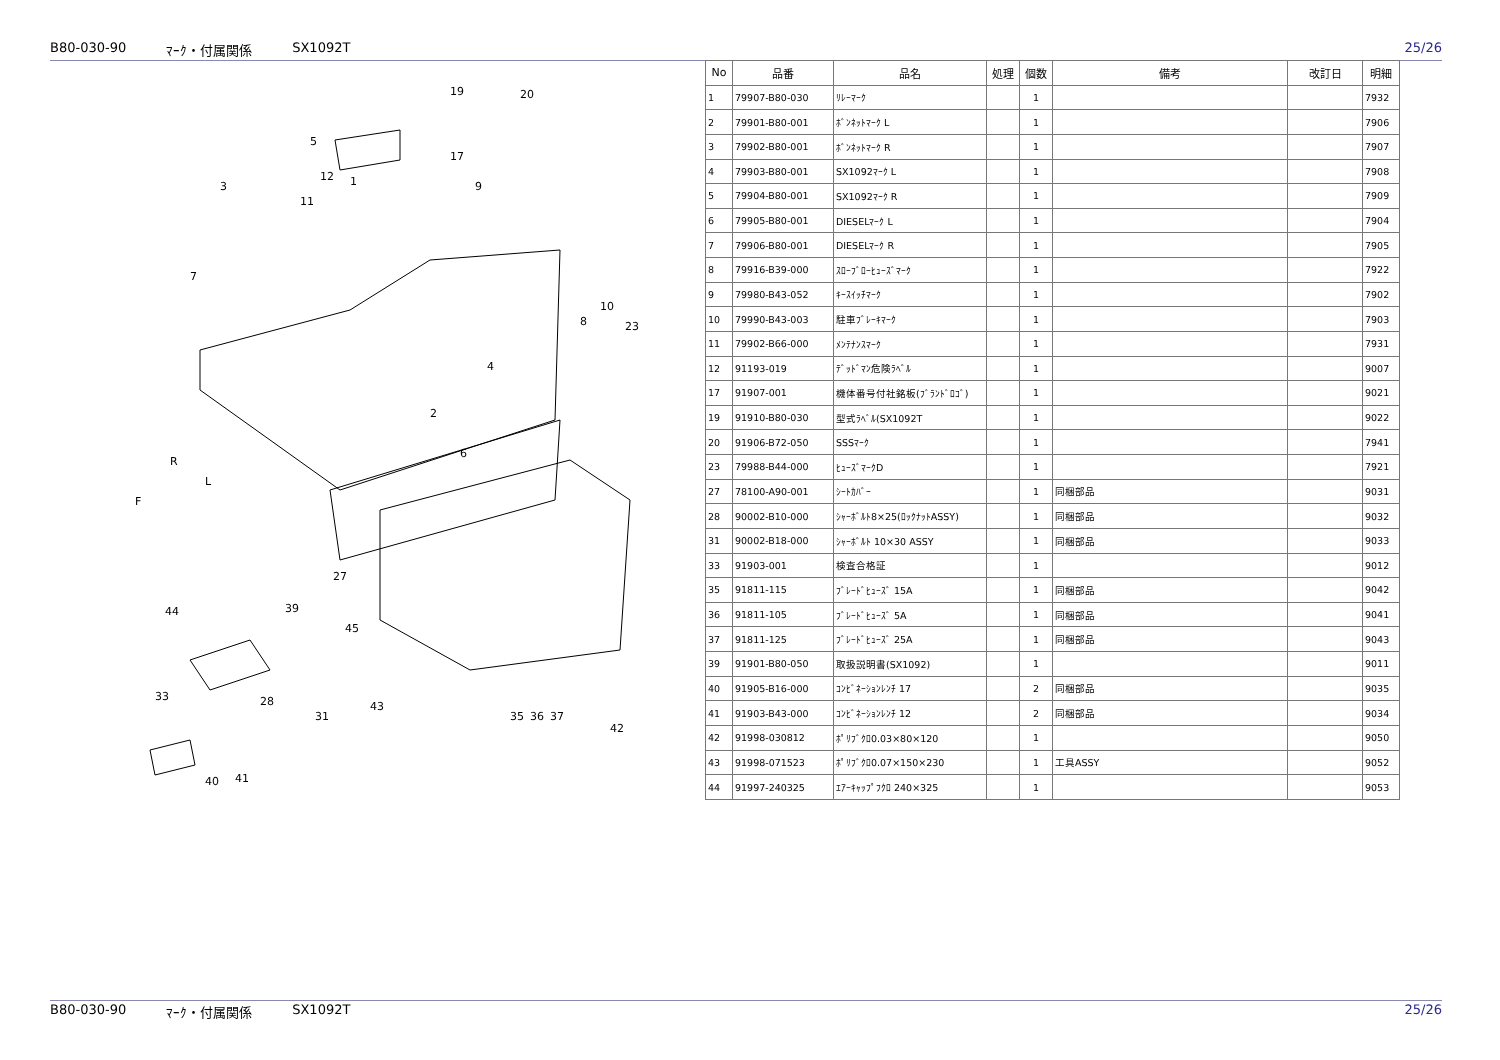B80-030-90 ﾏｰｸ・付属関係 SX1092T 25/26
19
20
5
17
3
12
1
9
11
7
10
8
23
4
2
6
27
44
39
45
33
28
31
43
35
36
37
42
40
41
R
L
F
| No | 品番 | 品名 | 処理 | 個数 | 備考 | 改訂日 | 明細 |
| --- | --- | --- | --- | --- | --- | --- | --- |
| 1 | 79907-B80-030 | ﾘﾚｰﾏｰｸ | | 1 | | | 7932 |
| 2 | 79901-B80-001 | ﾎﾞﾝﾈｯﾄﾏｰｸ L | | 1 | | | 7906 |
| 3 | 79902-B80-001 | ﾎﾞﾝﾈｯﾄﾏｰｸ R | | 1 | | | 7907 |
| 4 | 79903-B80-001 | SX1092ﾏｰｸ L | | 1 | | | 7908 |
| 5 | 79904-B80-001 | SX1092ﾏｰｸ R | | 1 | | | 7909 |
| 6 | 79905-B80-001 | DIESELﾏｰｸ L | | 1 | | | 7904 |
| 7 | 79906-B80-001 | DIESELﾏｰｸ R | | 1 | | | 7905 |
| 8 | 79916-B39-000 | ｽﾛｰﾌﾞﾛｰﾋｭｰｽﾞﾏｰｸ | | 1 | | | 7922 |
| 9 | 79980-B43-052 | ｷｰｽｲｯﾁﾏｰｸ | | 1 | | | 7902 |
| 10 | 79990-B43-003 | 駐車ﾌﾞﾚｰｷﾏｰｸ | | 1 | | | 7903 |
| 11 | 79902-B66-000 | ﾒﾝﾃﾅﾝｽﾏｰｸ | | 1 | | | 7931 |
| 12 | 91193-019 | ﾃﾞｯﾄﾞﾏﾝ危険ﾗﾍﾞﾙ | | 1 | | | 9007 |
| 17 | 91907-001 | 機体番号付社銘板(ﾌﾞﾗﾝﾄﾞﾛｺﾞ) | | 1 | | | 9021 |
| 19 | 91910-B80-030 | 型式ﾗﾍﾞﾙ(SX1092T | | 1 | | | 9022 |
| 20 | 91906-B72-050 | SSSﾏｰｸ | | 1 | | | 7941 |
| 23 | 79988-B44-000 | ﾋｭｰｽﾞﾏｰｸD | | 1 | | | 7921 |
| 27 | 78100-A90-001 | ｼｰﾄｶﾊﾞｰ | | 1 | 同梱部品 | | 9031 |
| 28 | 90002-B10-000 | ｼｬｰﾎﾞﾙﾄ8×25(ﾛｯｸﾅｯﾄASSY) | | 1 | 同梱部品 | | 9032 |
| 31 | 90002-B18-000 | ｼｬｰﾎﾞﾙﾄ 10×30 ASSY | | 1 | 同梱部品 | | 9033 |
| 33 | 91903-001 | 検査合格証 | | 1 | | | 9012 |
| 35 | 91811-115 | ﾌﾞﾚｰﾄﾞﾋｭｰｽﾞ 15A | | 1 | 同梱部品 | | 9042 |
| 36 | 91811-105 | ﾌﾞﾚｰﾄﾞﾋｭｰｽﾞ 5A | | 1 | 同梱部品 | | 9041 |
| 37 | 91811-125 | ﾌﾞﾚｰﾄﾞﾋｭｰｽﾞ 25A | | 1 | 同梱部品 | | 9043 |
| 39 | 91901-B80-050 | 取扱説明書(SX1092) | | 1 | | | 9011 |
| 40 | 91905-B16-000 | ｺﾝﾋﾞﾈｰｼｮﾝﾚﾝﾁ 17 | | 2 | 同梱部品 | | 9035 |
| 41 | 91903-B43-000 | ｺﾝﾋﾞﾈｰｼｮﾝﾚﾝﾁ 12 | | 2 | 同梱部品 | | 9034 |
| 42 | 91998-030812 | ﾎﾟﾘﾌﾞｸﾛ0.03×80×120 | | 1 | | | 9050 |
| 43 | 91998-071523 | ﾎﾟﾘﾌﾞｸﾛ0.07×150×230 | | 1 | 工具ASSY | | 9052 |
| 44 | 91997-240325 | ｴｱｰｷｬｯﾌﾟﾌｸﾛ 240×325 | | 1 | | | 9053 |
B80-030-90 ﾏｰｸ・付属関係 SX1092T 25/26